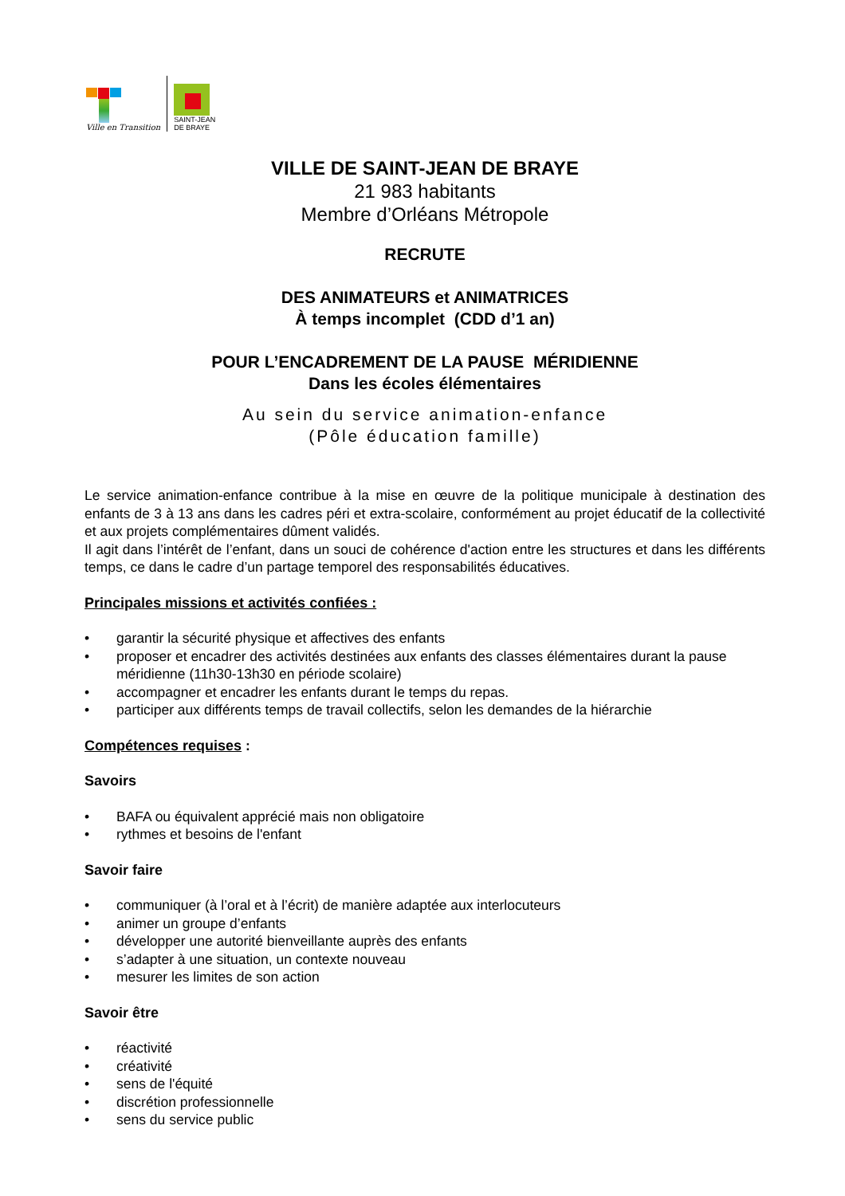Ville en Transition
SAINT-JEAN
DE BRAYE
VILLE DE SAINT-JEAN DE BRAYE
21 983 habitants
Membre d’Orléans Métropole
RECRUTE
DES ANIMATEURS et ANIMATRICES
À temps incomplet (CDD d’1 an)
POUR L’ENCADREMENT DE LA PAUSE MÉRIDIENNE
Dans les écoles élémentaires
Au sein du service animation-enfance
(Pôle éducation famille)
Le service animation-enfance contribue à la mise en œuvre de la politique municipale à destination des enfants de 3 à 13 ans dans les cadres péri et extra-scolaire, conformément au projet éducatif de la collectivité et aux projets complémentaires dûment validés.
Il agit dans l’intérêt de l’enfant, dans un souci de cohérence d'action entre les structures et dans les différents temps, ce dans le cadre d’un partage temporel des responsabilités éducatives.
Principales missions et activités confiées :
• garantir la sécurité physique et affectives des enfants
• proposer et encadrer des activités destinées aux enfants des classes élémentaires durant la pause méridienne (11h30-13h30 en période scolaire)
• accompagner et encadrer les enfants durant le temps du repas.
• participer aux différents temps de travail collectifs, selon les demandes de la hiérarchie
Compétences requises :
Savoirs
• BAFA ou équivalent apprécié mais non obligatoire
• rythmes et besoins de l'enfant
Savoir faire
• communiquer (à l’oral et à l’écrit) de manière adaptée aux interlocuteurs
• animer un groupe d’enfants
• développer une autorité bienveillante auprès des enfants
• s’adapter à une situation, un contexte nouveau
• mesurer les limites de son action
Savoir être
• réactivité
• créativité
• sens de l'équité
• discrétion professionnelle
• sens du service public